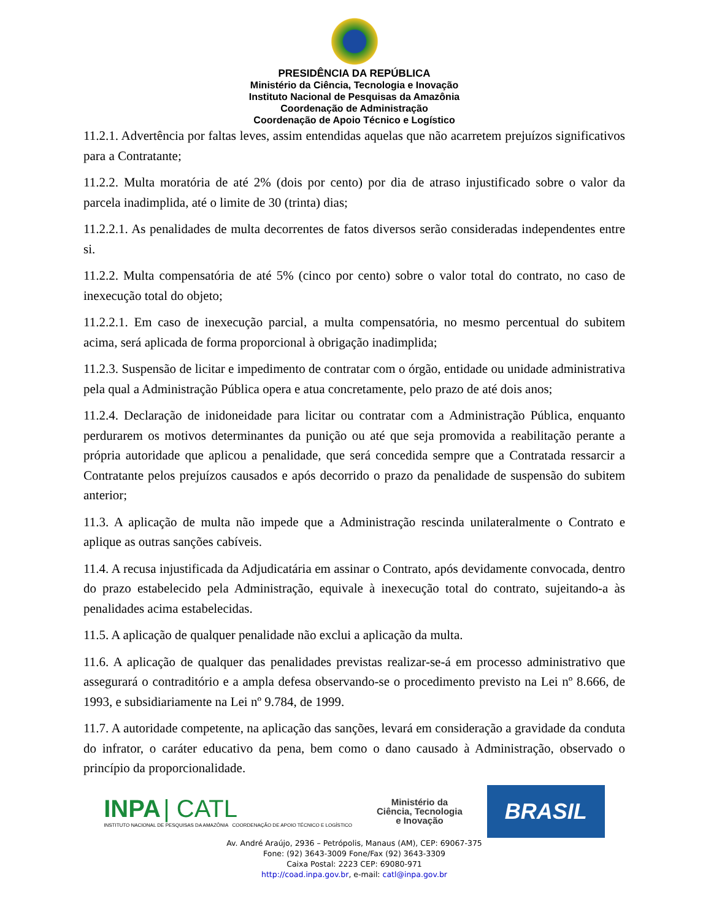PRESIDÊNCIA DA REPÚBLICA
Ministério da Ciência, Tecnologia e Inovação
Instituto Nacional de Pesquisas da Amazônia
Coordenação de Administração
Coordenação de Apoio Técnico e Logístico
11.2.1. Advertência por faltas leves, assim entendidas aquelas que não acarretem prejuízos significativos para a Contratante;
11.2.2. Multa moratória de até 2% (dois por cento) por dia de atraso injustificado sobre o valor da parcela inadimplida, até o limite de 30 (trinta) dias;
11.2.2.1. As penalidades de multa decorrentes de fatos diversos serão consideradas independentes entre si.
11.2.2. Multa compensatória de até 5% (cinco por cento) sobre o valor total do contrato, no caso de inexecução total do objeto;
11.2.2.1. Em caso de inexecução parcial, a multa compensatória, no mesmo percentual do subitem acima, será aplicada de forma proporcional à obrigação inadimplida;
11.2.3. Suspensão de licitar e impedimento de contratar com o órgão, entidade ou unidade administrativa pela qual a Administração Pública opera e atua concretamente, pelo prazo de até dois anos;
11.2.4. Declaração de inidoneidade para licitar ou contratar com a Administração Pública, enquanto perdurarem os motivos determinantes da punição ou até que seja promovida a reabilitação perante a própria autoridade que aplicou a penalidade, que será concedida sempre que a Contratada ressarcir a Contratante pelos prejuízos causados e após decorrido o prazo da penalidade de suspensão do subitem anterior;
11.3. A aplicação de multa não impede que a Administração rescinda unilateralmente o Contrato e aplique as outras sanções cabíveis.
11.4. A recusa injustificada da Adjudicatária em assinar o Contrato, após devidamente convocada, dentro do prazo estabelecido pela Administração, equivale à inexecução total do contrato, sujeitando-a às penalidades acima estabelecidas.
11.5. A aplicação de qualquer penalidade não exclui a aplicação da multa.
11.6. A aplicação de qualquer das penalidades previstas realizar-se-á em processo administrativo que assegurará o contraditório e a ampla defesa observando-se o procedimento previsto na Lei nº 8.666, de 1993, e subsidiariamente na Lei nº 9.784, de 1999.
11.7. A autoridade competente, na aplicação das sanções, levará em consideração a gravidade da conduta do infrator, o caráter educativo da pena, bem como o dano causado à Administração, observado o princípio da proporcionalidade.
INPA | CATL
INSTITUTO NACIONAL DE PESQUISAS DA AMAZÔNIA COORDENAÇÃO DE APOIO TÉCNICO E LOGÍSTICO
Ministério da
Ciência, Tecnologia
e Inovação
BRASIL
Av. André Araújo, 2936 – Petrópolis, Manaus (AM), CEP: 69067-375
Fone: (92) 3643-3009 Fone/Fax (92) 3643-3309
Caixa Postal: 2223 CEP: 69080-971
http://coad.inpa.gov.br, e-mail: catl@inpa.gov.br